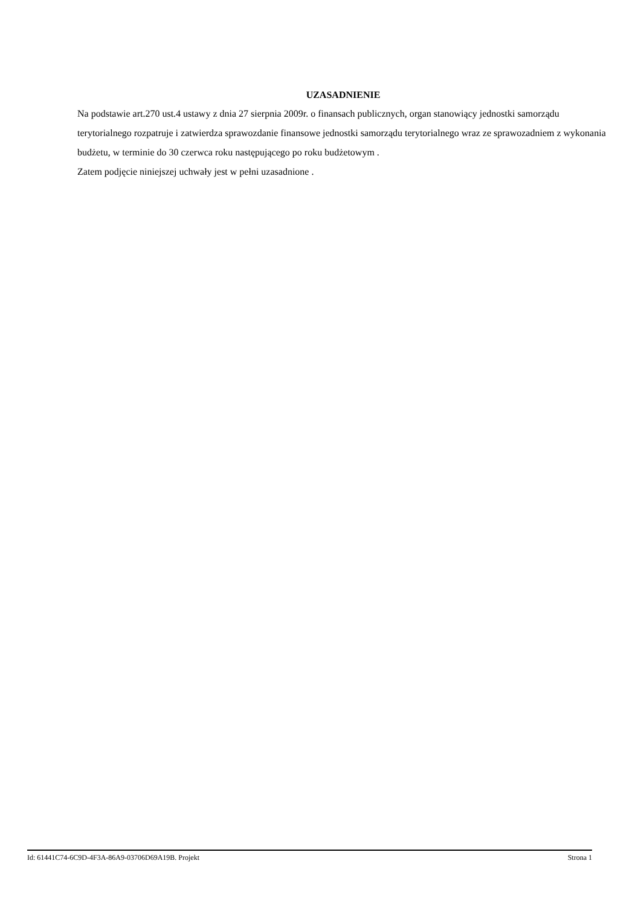UZASADNIENIE
Na podstawie art.270 ust.4 ustawy z dnia 27 sierpnia 2009r. o finansach publicznych, organ stanowiący jednostki samorządu terytorialnego rozpatruje i zatwierdza sprawozdanie finansowe jednostki samorządu terytorialnego wraz ze sprawozadniem z wykonania budżetu, w terminie do 30 czerwca roku następującego po roku budżetowym .
Zatem podjęcie niniejszej uchwały jest w pełni uzasadnione .
Id: 61441C74-6C9D-4F3A-86A9-03706D69A19B. Projekt Strona 1